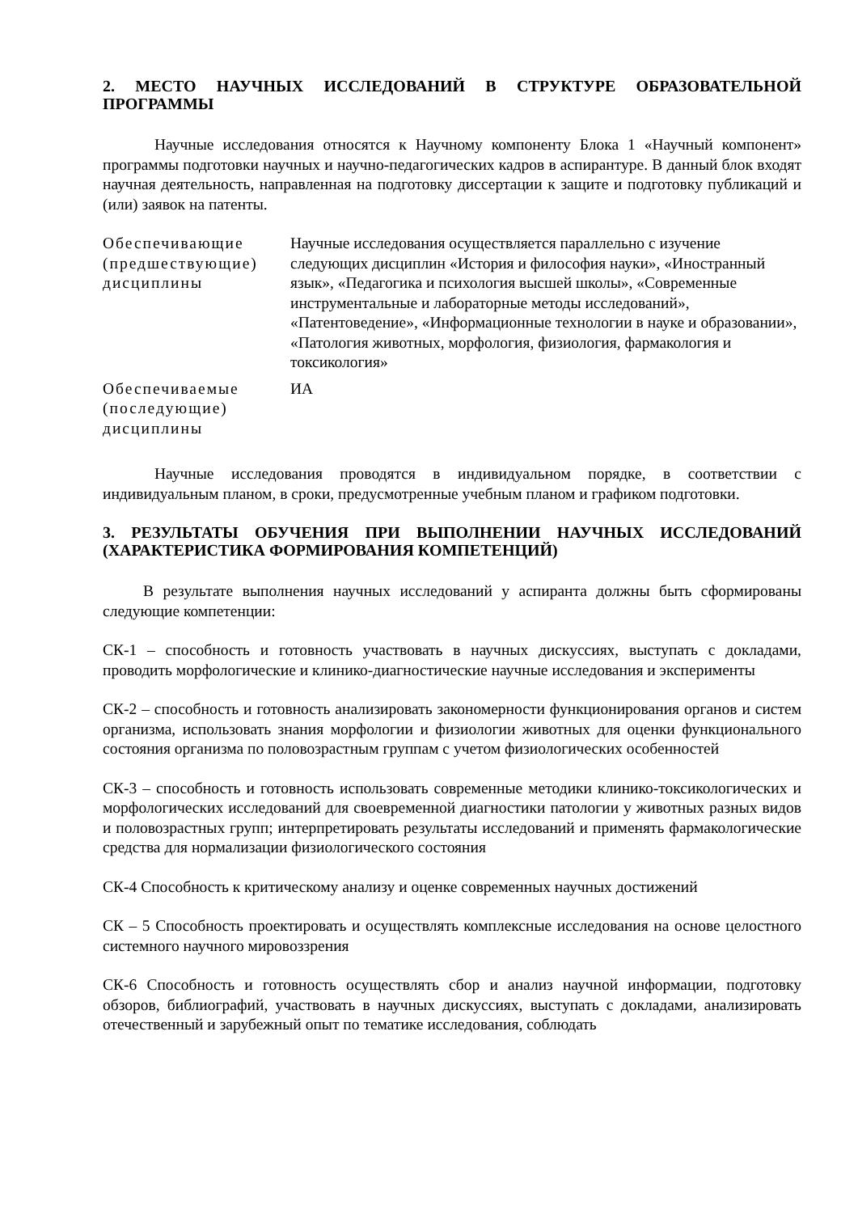2. МЕСТО НАУЧНЫХ ИССЛЕДОВАНИЙ В СТРУКТУРЕ ОБРАЗОВАТЕЛЬНОЙ ПРОГРАММЫ
Научные исследования относятся к Научному компоненту Блока 1 «Научный компонент» программы подготовки научных и научно-педагогических кадров в аспирантуре. В данный блок входят научная деятельность, направленная на подготовку диссертации к защите и подготовку публикаций и (или) заявок на патенты.
| Обеспечивающие (предшествующие) дисциплины | Научные исследования осуществляется параллельно с изучение следующих дисциплин «История и философия науки», «Иностранный язык», «Педагогика и психология высшей школы», «Современные инструментальные и лабораторные методы исследований», «Патентоведение», «Информационные технологии в науке и образовании», «Патология животных, морфология, физиология, фармакология и токсикология» |
| Обеспечиваемые (последующие) дисциплины | ИА |
Научные исследования проводятся в индивидуальном порядке, в соответствии с индивидуальным планом, в сроки, предусмотренные учебным планом и графиком подготовки.
3. РЕЗУЛЬТАТЫ ОБУЧЕНИЯ ПРИ ВЫПОЛНЕНИИ НАУЧНЫХ ИССЛЕДОВАНИЙ (ХАРАКТЕРИСТИКА ФОРМИРОВАНИЯ КОМПЕТЕНЦИЙ)
В результате выполнения научных исследований у аспиранта должны быть сформированы следующие компетенции:
СК-1 – способность и готовность участвовать в научных дискуссиях, выступать с докладами, проводить морфологические и клинико-диагностические научные исследования и эксперименты
СК-2 – способность и готовность анализировать закономерности функционирования органов и систем организма, использовать знания морфологии и физиологии животных для оценки функционального состояния организма по половозрастным группам с учетом физиологических особенностей
СК-3 – способность и готовность использовать современные методики клинико-токсикологических и морфологических исследований для своевременной диагностики патологии у животных разных видов и половозрастных групп; интерпретировать результаты исследований и применять фармакологические средства для нормализации физиологического состояния
СК-4 Способность к критическому анализу и оценке современных научных достижений
СК – 5 Способность проектировать и осуществлять комплексные исследования на основе целостного системного научного мировоззрения
СК-6 Способность и готовность осуществлять сбор и анализ научной информации, подготовку обзоров, библиографий, участвовать в научных дискуссиях, выступать с докладами, анализировать отечественный и зарубежный опыт по тематике исследования, соблюдать